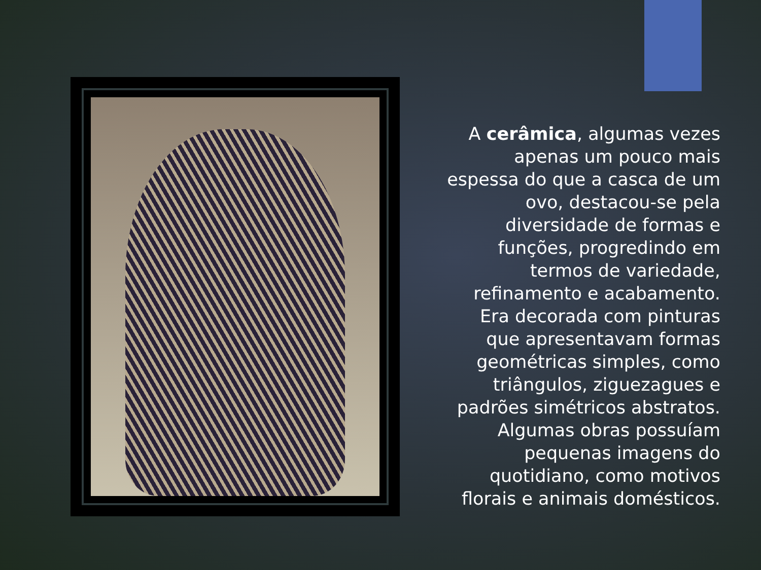A cerâmica, algumas vezes apenas um pouco mais espessa do que a casca de um ovo, destacou-se pela diversidade de formas e funções, progredindo em termos de variedade, refinamento e acabamento. Era decorada com pinturas que apresentavam formas geométricas simples, como triângulos, ziguezagues e padrões simétricos abstratos. Algumas obras possuíam pequenas imagens do quotidiano, como motivos florais e animais domésticos.